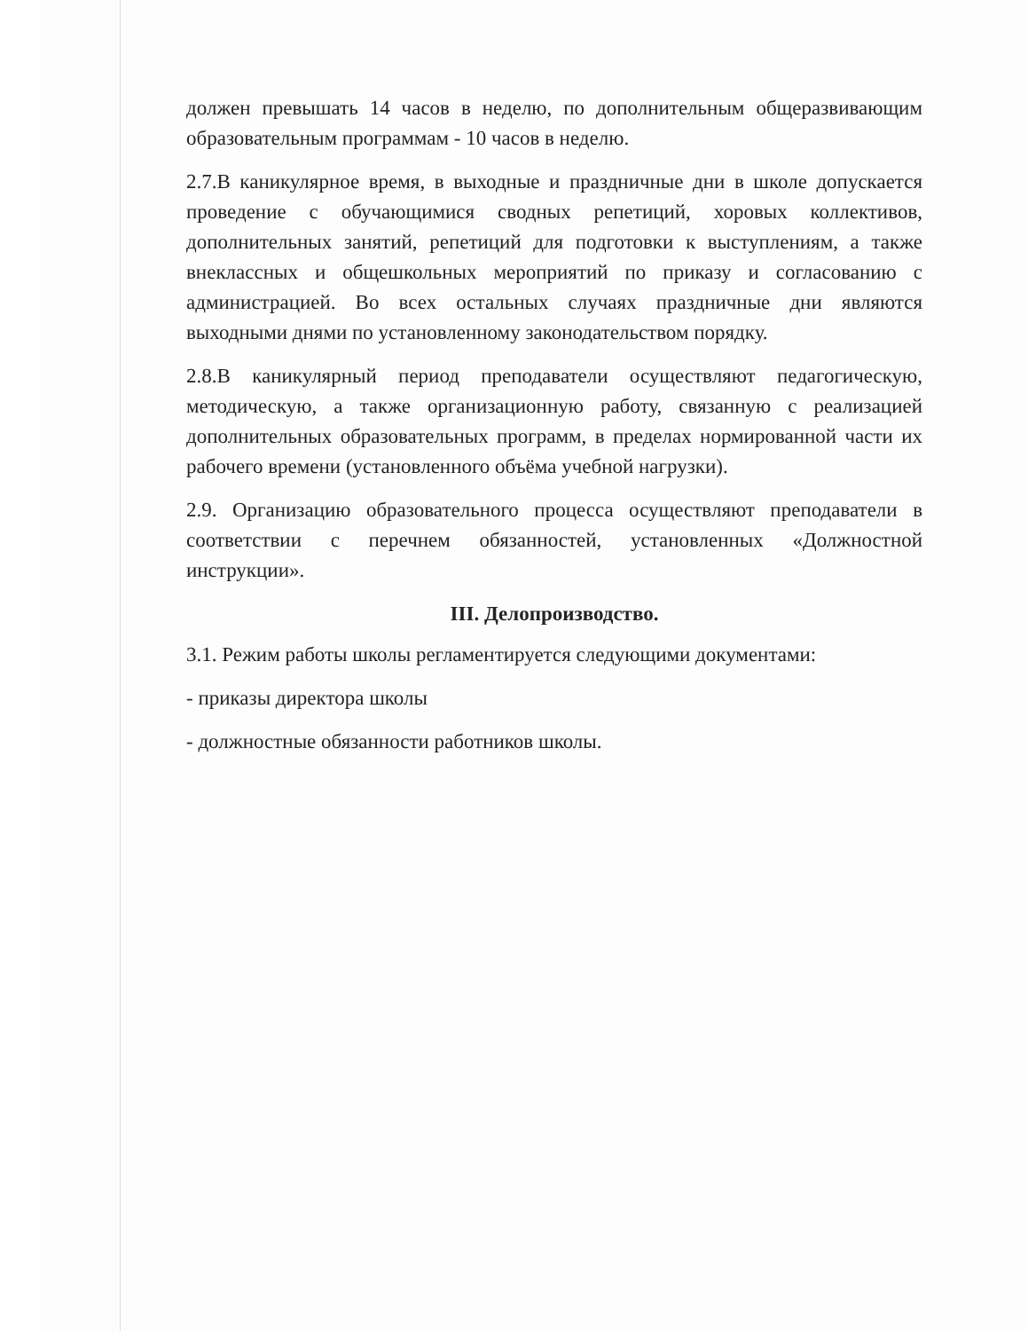должен превышать 14 часов в неделю, по дополнительным общеразвивающим образовательным программам - 10 часов в неделю.
2.7.В каникулярное время, в выходные и праздничные дни в школе допускается проведение с обучающимися сводных репетиций, хоровых коллективов, дополнительных занятий, репетиций для подготовки к выступлениям, а также внеклассных и общешкольных мероприятий по приказу и согласованию с администрацией. Во всех остальных случаях праздничные дни являются выходными днями по установленному законодательством порядку.
2.8.В каникулярный период преподаватели осуществляют педагогическую, методическую, а также организационную работу, связанную с реализацией дополнительных образовательных программ, в пределах нормированной части их рабочего времени (установленного объёма учебной нагрузки).
2.9. Организацию образовательного процесса осуществляют преподаватели в соответствии с перечнем обязанностей, установленных «Должностной инструкции».
III. Делопроизводство.
3.1. Режим работы школы регламентируется следующими документами:
- приказы директора школы
- должностные обязанности работников школы.